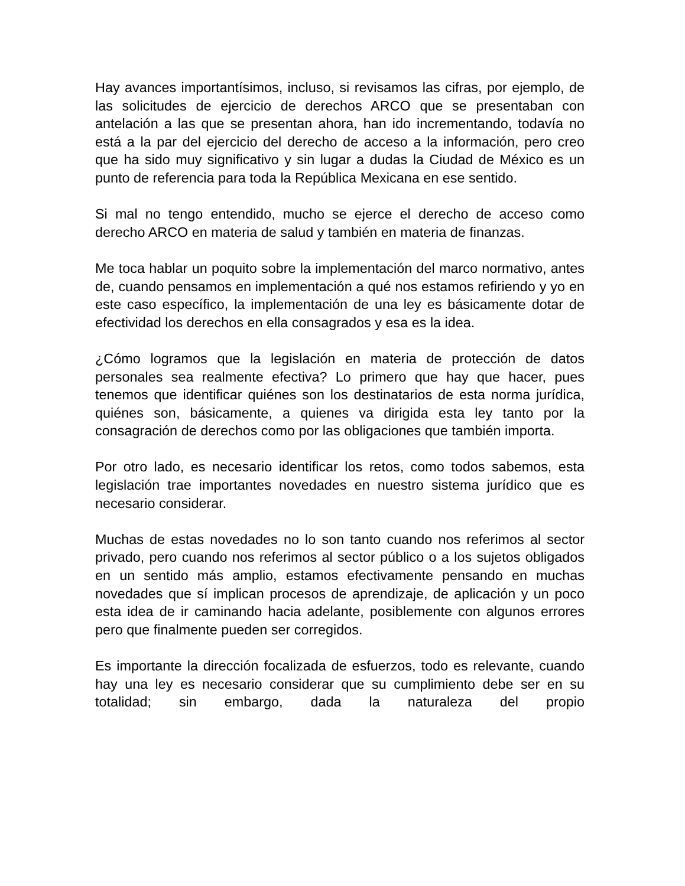Hay avances importantísimos, incluso, si revisamos las cifras, por ejemplo, de las solicitudes de ejercicio de derechos ARCO que se presentaban con antelación a las que se presentan ahora, han ido incrementando, todavía no está a la par del ejercicio del derecho de acceso a la información, pero creo que ha sido muy significativo y sin lugar a dudas la Ciudad de México es un punto de referencia para toda la República Mexicana en ese sentido.
Si mal no tengo entendido, mucho se ejerce el derecho de acceso como derecho ARCO en materia de salud y también en materia de finanzas.
Me toca hablar un poquito sobre la implementación del marco normativo, antes de, cuando pensamos en implementación a qué nos estamos refiriendo y yo en este caso específico, la implementación de una ley es básicamente dotar de efectividad los derechos en ella consagrados y esa es la idea.
¿Cómo logramos que la legislación en materia de protección de datos personales sea realmente efectiva? Lo primero que hay que hacer, pues tenemos que identificar quiénes son los destinatarios de esta norma jurídica, quiénes son, básicamente, a quienes va dirigida esta ley tanto por la consagración de derechos como por las obligaciones que también importa.
Por otro lado, es necesario identificar los retos, como todos sabemos, esta legislación trae importantes novedades en nuestro sistema jurídico que es necesario considerar.
Muchas de estas novedades no lo son tanto cuando nos referimos al sector privado, pero cuando nos referimos al sector público o a los sujetos obligados en un sentido más amplio, estamos efectivamente pensando en muchas novedades que sí implican procesos de aprendizaje, de aplicación y un poco esta idea de ir caminando hacia adelante, posiblemente con algunos errores pero que finalmente pueden ser corregidos.
Es importante la dirección focalizada de esfuerzos, todo es relevante, cuando hay una ley es necesario considerar que su cumplimiento debe ser en su totalidad; sin embargo, dada la naturaleza del propio